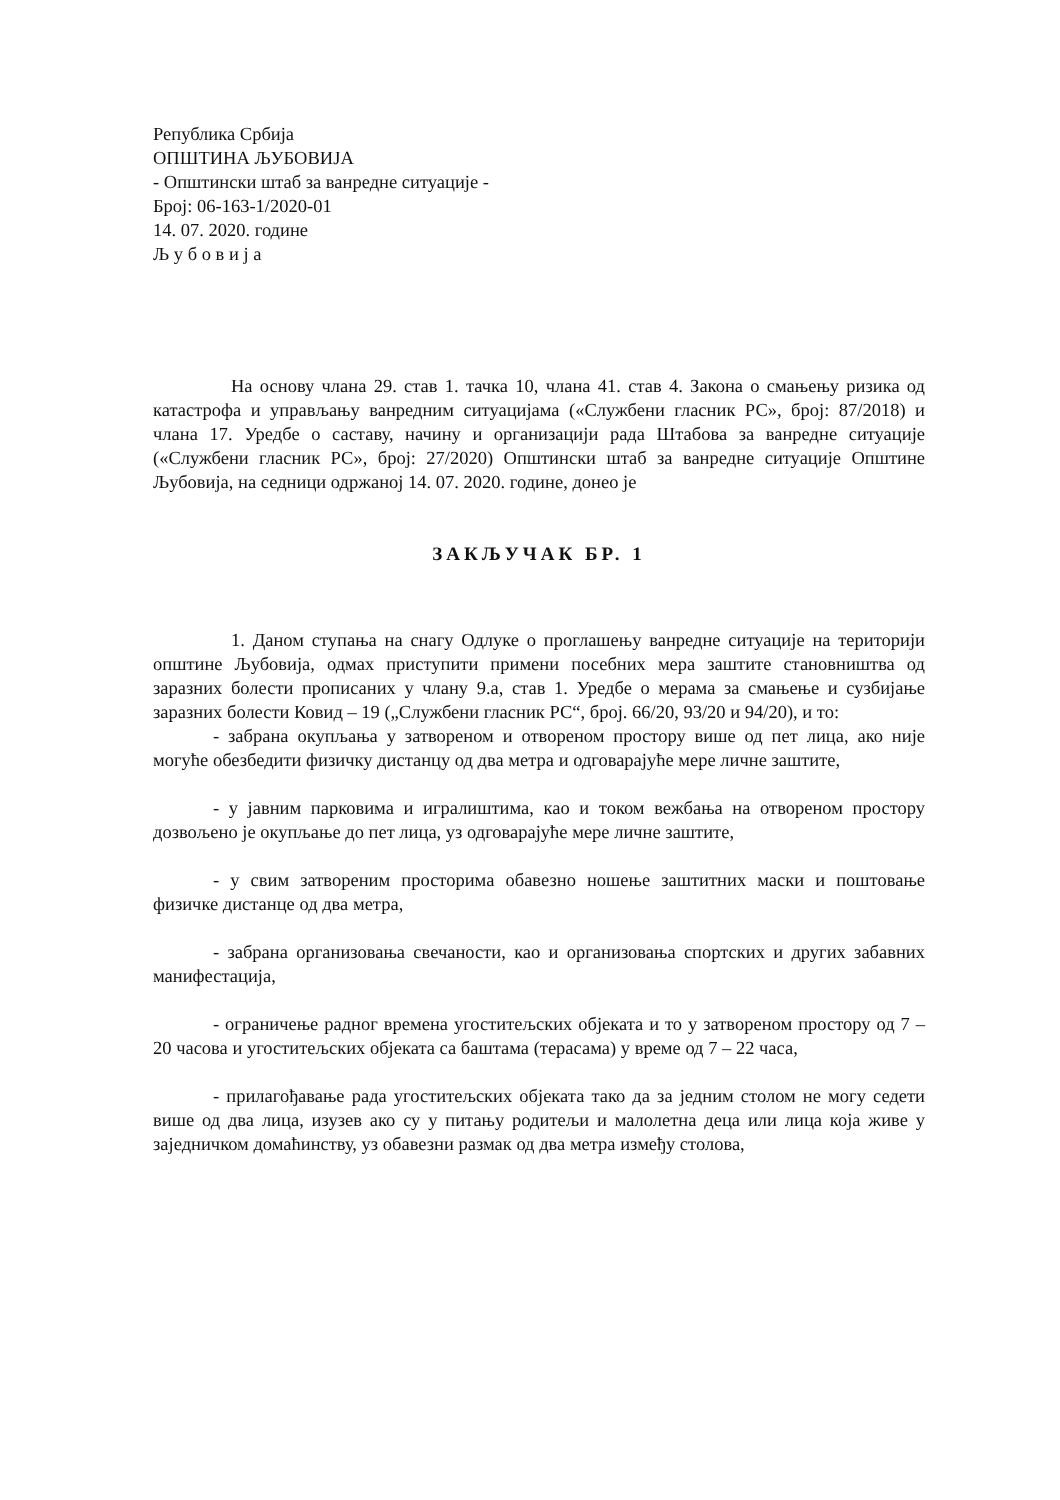Република Србија
ОПШТИНА ЉУБОВИЈА
- Општински штаб за ванредне ситуације -
Број: 06-163-1/2020-01
14. 07. 2020. године
Љ у б о в и ј а
На основу члана 29. став 1. тачка 10, члана 41. став 4. Закона о смањењу ризика од катастрофа и управљању ванредним ситуацијама («Службени гласник РС», број: 87/2018) и члана 17. Уредбе о саставу, начину и организацији рада Штабова за ванредне ситуације («Службени гласник РС», број: 27/2020) Општински штаб за ванредне ситуације Општине Љубовија, на седници одржаној 14. 07. 2020. године, донео је
ЗАКЉУЧАК БР. 1
1. Даном ступања на снагу Одлуке о проглашењу ванредне ситуације на територији општине Љубовија, одмах приступити примени посебних мера заштите становништва од заразних болести прописаних у члану 9.а, став 1. Уредбе о мерама за смањење и сузбијање заразних болести Ковид – 19 („Службени гласник РС“, број. 66/20, 93/20 и 94/20), и то:
- забрана окупљања у затвореном и отвореном простору више од пет лица, ако није могуће обезбедити физичку дистанцу од два метра и одговарајуће мере личне заштите,
- у јавним парковима и игралиштима, као и током вежбања на отвореном простору дозвољено је окупљање до пет лица, уз одговарајуће мере личне заштите,
- у свим затвореним просторима обавезно ношење заштитних маски и поштовање физичке дистанце од два метра,
- забрана организовања свечаности, као и организовања спортских и других забавних манифестација,
- ограничење радног времена угоститељских објеката и то у затвореном простору од 7 – 20 часова и угоститељских објеката са баштама (терасама) у време од 7 – 22 часа,
- прилагођавање рада угоститељских објеката тако да за једним столом не могу седети више од два лица, изузев ако су у питању родитељи и малолетна деца или лица која живе у заједничком домаћинству, уз обавезни размак од два метра између столова,